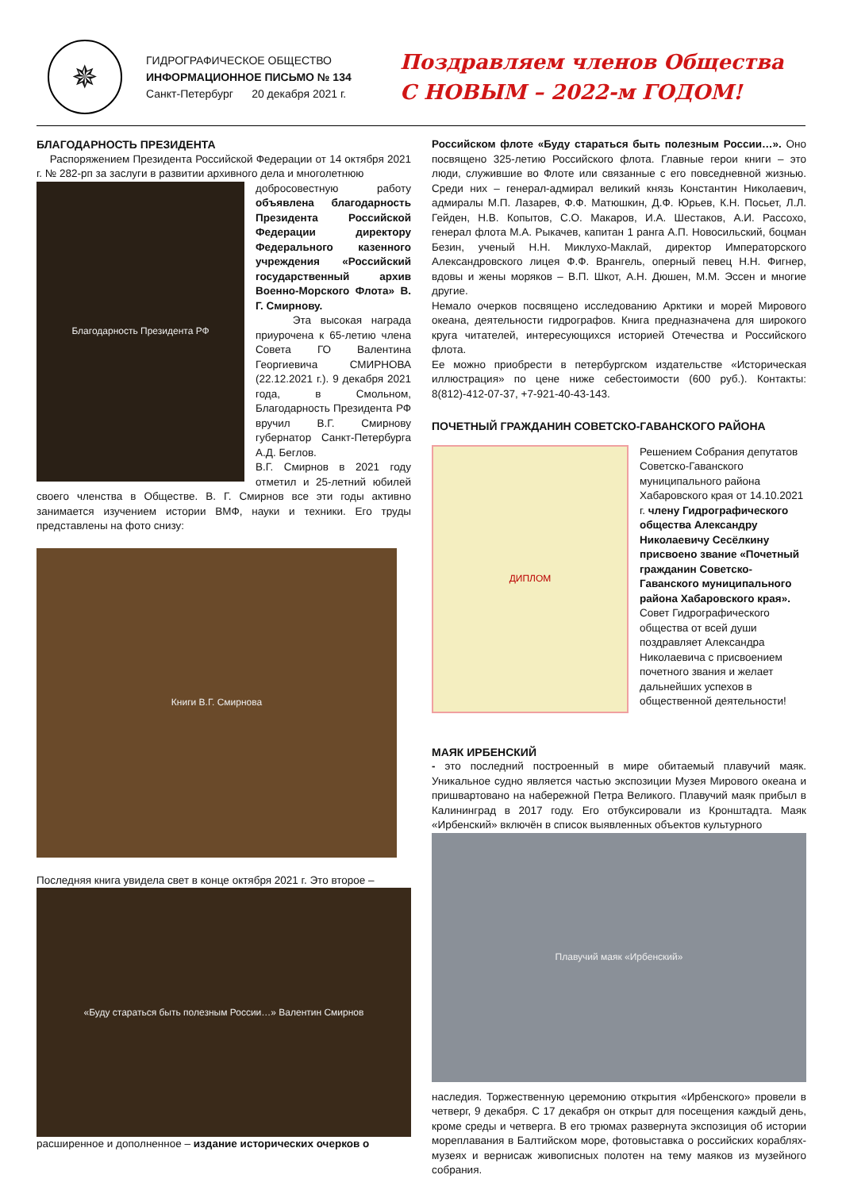✵
ГИДРОГРАФИЧЕСКОЕ ОБЩЕСТВО
ИНФОРМАЦИОННОЕ ПИСЬМО № 134
Санкт-Петербург 20 декабря 2021 г.
Поздравляем членов Общества
С НОВЫМ – 2022-м ГОДОМ!
БЛАГОДАРНОСТЬ ПРЕЗИДЕНТА
Распоряжением Президента Российской Федерации от 14 октября 2021 г. № 282-рп за заслуги в развитии архивного дела и многолетнюю
Благодарность Президента РФ
добросовестную работу объявлена благодарность Президента Российской Федерации директору Федерального казенного учреждения «Российский государственный архив Военно-Морского Флота» В. Г. Смирнову.
Эта высокая награда приурочена к 65-летию члена Совета ГО Валентина Георгиевича СМИРНОВА (22.12.2021 г.). 9 декабря 2021 года, в Смольном, Благодарность Президента РФ вручил В.Г. Смирнову губернатор Санкт-Петербурга А.Д. Беглов.
В.Г. Смирнов в 2021 году отметил и 25-летний юбилей своего членства в Обществе. В. Г. Смирнов все эти годы активно занимается изучением истории ВМФ, науки и техники. Его труды представлены на фото снизу:
Книги В.Г. Смирнова
Последняя книга увидела свет в конце октября 2021 г. Это второе –
«Буду стараться быть полезным России…» Валентин Смирнов
расширенное и дополненное – издание исторических очерков о
Российском флоте «Буду стараться быть полезным России…». Оно посвящено 325-летию Российского флота. Главные герои книги – это люди, служившие во Флоте или связанные с его повседневной жизнью. Среди них – генерал-адмирал великий князь Константин Николаевич, адмиралы М.П. Лазарев, Ф.Ф. Матюшкин, Д.Ф. Юрьев, К.Н. Посьет, Л.Л. Гейден, Н.В. Копытов, С.О. Макаров, И.А. Шестаков, А.И. Рассохо, генерал флота М.А. Рыкачев, капитан 1 ранга А.П. Новосильский, боцман Безин, ученый Н.Н. Миклухо-Маклай, директор Императорского Александровского лицея Ф.Ф. Врангель, оперный певец Н.Н. Фигнер, вдовы и жены моряков – В.П. Шкот, А.Н. Дюшен, М.М. Эссен и многие другие.
Немало очерков посвящено исследованию Арктики и морей Мирового океана, деятельности гидрографов. Книга предназначена для широкого круга читателей, интересующихся историей Отечества и Российского флота.
Ее можно приобрести в петербургском издательстве «Историческая иллюстрация» по цене ниже себестоимости (600 руб.). Контакты: 8(812)-412-07-37, +7-921-40-43-143.
ПОЧЕТНЫЙ ГРАЖДАНИН СОВЕТСКО-ГАВАНСКОГО РАЙОНА
ДИПЛОМ
Решением Собрания депутатов Советско-Гаванского муниципального района Хабаровского края от 14.10.2021 г. члену Гидрографического общества Александру Николаевичу Сесёлкину присвоено звание «Почетный гражданин Советско-Гаванского муниципального района Хабаровского края». Совет Гидрографического общества от всей души поздравляет Александра Николаевича с присвоением почетного звания и желает дальнейших успехов в общественной деятельности!
МАЯК ИРБЕНСКИЙ
- это последний построенный в мире обитаемый плавучий маяк. Уникальное судно является частью экспозиции Музея Мирового океана и пришвартовано на набережной Петра Великого. Плавучий маяк прибыл в Калининград в 2017 году. Его отбуксировали из Кронштадта. Маяк «Ирбенский» включён в список выявленных объектов культурного
Плавучий маяк «Ирбенский»
наследия. Торжественную церемонию открытия «Ирбенского» провели в четверг, 9 декабря. С 17 декабря он открыт для посещения каждый день, кроме среды и четверга. В его трюмах развернута экспозиция об истории мореплавания в Балтийском море, фотовыставка о российских кораблях-музеях и вернисаж живописных полотен на тему маяков из музейного собрания.